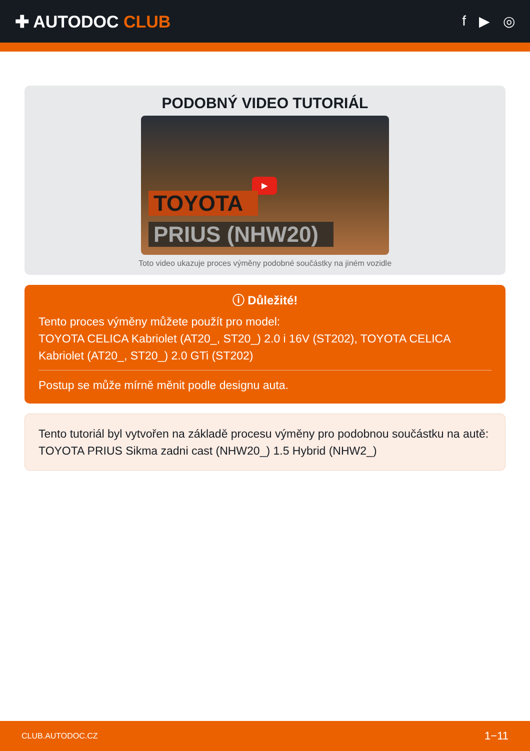✚ AUTODOC CLUB
f ▶ ◎
PODOBNÝ VIDEO TUTORIÁL
▶
TOYOTA
PRIUS (NHW20)
Toto video ukazuje proces výměny podobné součástky na jiném vozidle
ⓘ Důležité!
Tento proces výměny můžete použít pro model:
TOYOTA CELICA Kabriolet (AT20_, ST20_) 2.0 i 16V (ST202), TOYOTA CELICA Kabriolet (AT20_, ST20_) 2.0 GTi (ST202)
Postup se může mírně měnit podle designu auta.
Tento tutoriál byl vytvořen na základě procesu výměny pro podobnou součástku na autě: TOYOTA PRIUS Sikma zadni cast (NHW20_) 1.5 Hybrid (NHW2_)
CLUB.AUTODOC.CZ 1−11